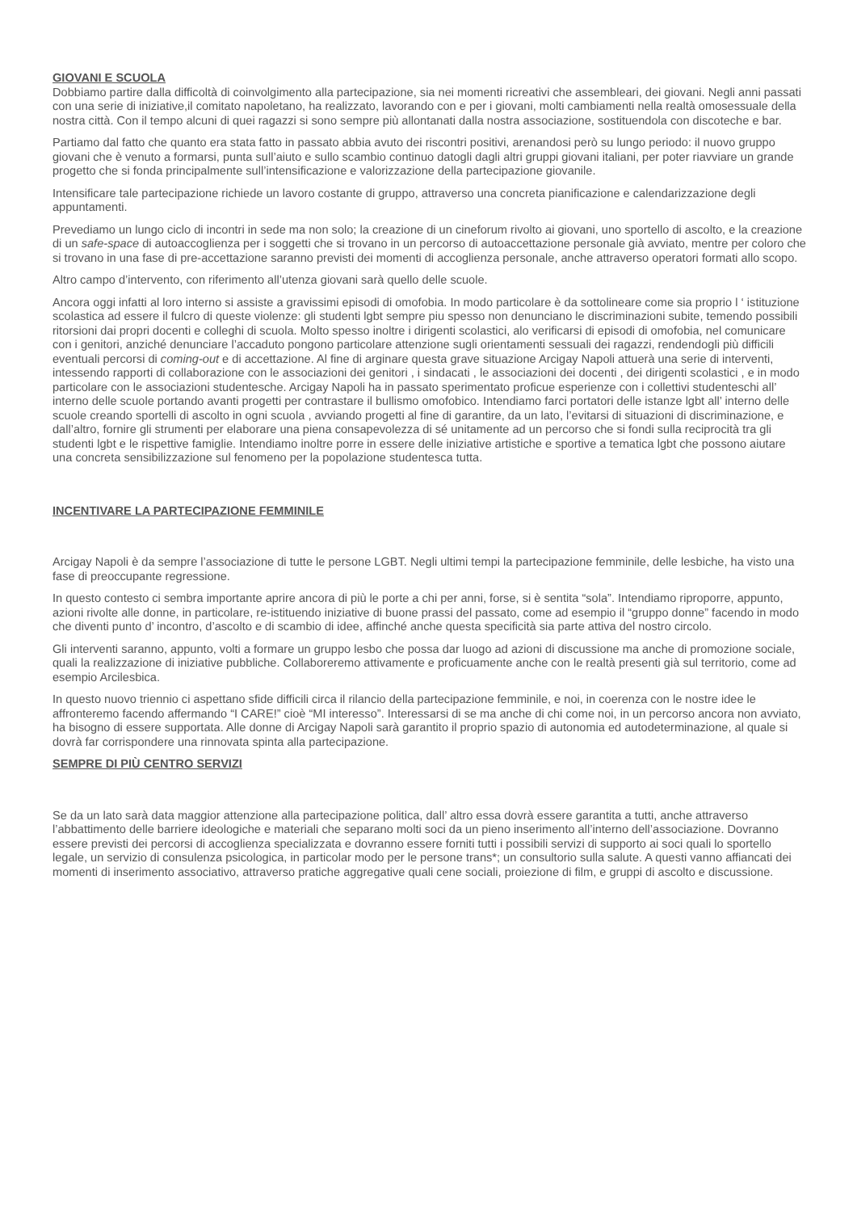GIOVANI E SCUOLA
Dobbiamo partire dalla difficoltà di coinvolgimento alla partecipazione, sia nei momenti ricreativi che assembleari, dei giovani. Negli anni passati con una serie di iniziative,il comitato napoletano, ha realizzato, lavorando con e per i giovani, molti cambiamenti nella realtà omosessuale della nostra città. Con il tempo alcuni di quei ragazzi si sono sempre più allontanati dalla nostra associazione, sostituendola con discoteche e bar.
Partiamo dal fatto che quanto era stata fatto in passato abbia avuto dei riscontri positivi, arenandosi però su lungo periodo: il nuovo gruppo giovani che è venuto a formarsi, punta sull’aiuto e sullo scambio continuo datogli dagli altri gruppi giovani italiani, per poter riavviare un grande progetto che si fonda principalmente sull’intensificazione e valorizzazione della partecipazione giovanile.
Intensificare tale partecipazione richiede un lavoro costante di gruppo, attraverso una concreta pianificazione e calendarizzazione degli appuntamenti.
Prevediamo un lungo ciclo di incontri in sede ma non solo; la creazione di un cineforum rivolto ai giovani, uno sportello di ascolto, e la creazione di un safe-space di autoaccoglienza per i soggetti che si trovano in un percorso di autoaccettazione personale già avviato, mentre per coloro che si trovano in una fase di pre-accettazione saranno previsti dei momenti di accoglienza personale, anche attraverso operatori formati allo scopo.
Altro campo d’intervento, con riferimento all’utenza giovani sarà quello delle scuole.
Ancora oggi infatti al loro interno si assiste a gravissimi episodi di omofobia. In modo particolare è da sottolineare come sia proprio l ‘ istituzione scolastica ad essere il fulcro di queste violenze: gli studenti lgbt sempre piu spesso non denunciano le discriminazioni subite, temendo possibili ritorsioni dai propri docenti e colleghi di scuola. Molto spesso inoltre i dirigenti scolastici, alo verificarsi di episodi di omofobia, nel comunicare con i genitori, anziché denunciare l’accaduto pongono particolare attenzione sugli orientamenti sessuali dei ragazzi, rendendogli più difficili eventuali percorsi di coming-out e di accettazione. Al fine di arginare questa grave situazione Arcigay Napoli attuerà una serie di interventi, intessendo rapporti di collaborazione con le associazioni dei genitori , i sindacati , le associazioni dei docenti , dei dirigenti scolastici , e in modo particolare con le associazioni studentesche. Arcigay Napoli ha in passato sperimentato proficue esperienze con i collettivi studenteschi all’ interno delle scuole portando avanti progetti per contrastare il bullismo omofobico. Intendiamo farci portatori delle istanze lgbt all’ interno delle scuole creando sportelli di ascolto in ogni scuola , avviando progetti al fine di garantire, da un lato, l’evitarsi di situazioni di discriminazione, e dall’altro, fornire gli strumenti per elaborare una piena consapevolezza di sé unitamente ad un percorso che si fondi sulla reciprocità tra gli studenti lgbt e le rispettive famiglie. Intendiamo inoltre porre in essere delle iniziative artistiche e sportive a tematica lgbt che possono aiutare una concreta sensibilizzazione sul fenomeno per la popolazione studentesca tutta.
INCENTIVARE LA PARTECIPAZIONE FEMMINILE
Arcigay Napoli è da sempre l’associazione di tutte le persone LGBT. Negli ultimi tempi la partecipazione femminile, delle lesbiche, ha visto una fase di preoccupante regressione.
In questo contesto ci sembra importante aprire ancora di più le porte a chi per anni, forse, si è sentita “sola”. Intendiamo riproporre, appunto, azioni rivolte alle donne, in particolare, re-istituendo iniziative di buone prassi del passato, come ad esempio il “gruppo donne” facendo in modo che diventi punto d’ incontro, d’ascolto e di scambio di idee, affinché anche questa specificità sia parte attiva del nostro circolo.
Gli interventi saranno, appunto, volti a formare un gruppo lesbo che possa dar luogo ad azioni di discussione ma anche di promozione sociale, quali la realizzazione di iniziative pubbliche. Collaboreremo attivamente e proficuamente anche con le realtà presenti già sul territorio, come ad esempio Arcilesbica.
In questo nuovo triennio ci aspettano sfide difficili circa il rilancio della partecipazione femminile, e noi, in coerenza con le nostre idee le affronteremo facendo affermando “I CARE!” cioè “MI interesso”. Interessarsi di se ma anche di chi come noi, in un percorso ancora non avviato, ha bisogno di essere supportata. Alle donne di Arcigay Napoli sarà garantito il proprio spazio di autonomia ed autodeterminazione, al quale si dovrà far corrispondere una rinnovata spinta alla partecipazione.
SEMPRE DI PIÙ CENTRO SERVIZI
Se da un lato sarà data maggior attenzione alla partecipazione politica, dall’ altro essa dovrà essere garantita a tutti, anche attraverso l’abbattimento delle barriere ideologiche e materiali che separano molti soci da un pieno inserimento all’interno dell’associazione. Dovranno essere previsti dei percorsi di accoglienza specializzata e dovranno essere forniti tutti i possibili servizi di supporto ai soci quali lo sportello legale, un servizio di consulenza psicologica, in particolar modo per le persone trans*; un consultorio sulla salute. A questi vanno affiancati dei momenti di inserimento associativo, attraverso pratiche aggregative quali cene sociali, proiezione di film, e gruppi di ascolto e discussione.